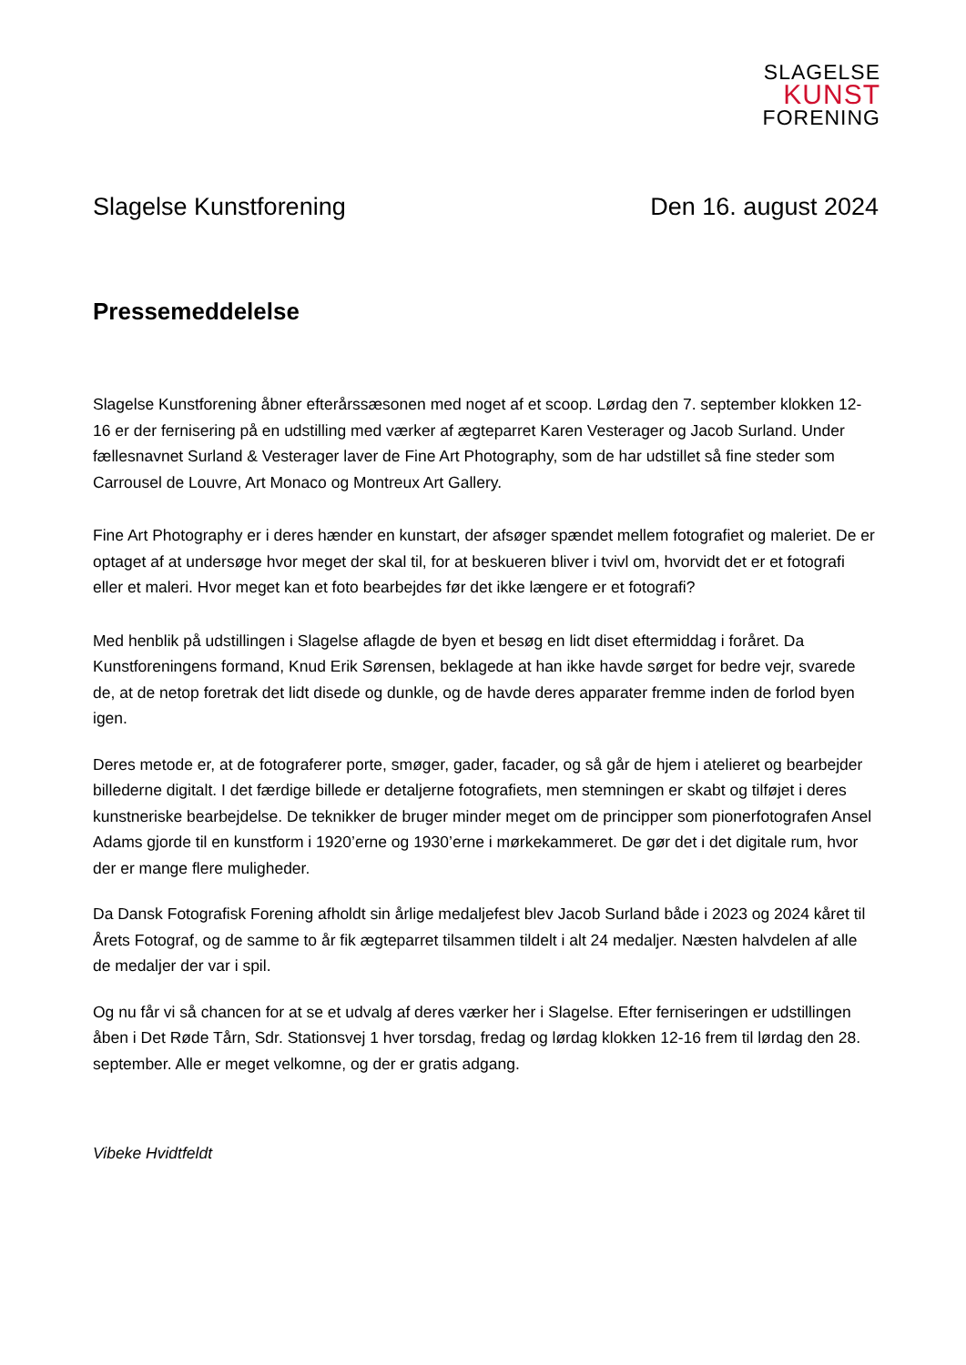SLAGELSE
KUNST
FORENING
Slagelse Kunstforening Den 16. august 2024
Pressemeddelelse
Slagelse Kunstforening åbner efterårssæsonen med noget af et scoop. Lørdag den 7. september klokken 12-16 er der fernisering på en udstilling med værker af ægteparret Karen Vesterager og Jacob Surland. Under fællesnavnet Surland & Vesterager laver de Fine Art Photography, som de har udstillet så fine steder som Carrousel de Louvre, Art Monaco og Montreux Art Gallery.
Fine Art Photography er i deres hænder en kunstart, der afsøger spændet mellem fotografiet og maleriet. De er optaget af at undersøge hvor meget der skal til, for at beskueren bliver i tvivl om, hvorvidt det er et fotografi eller et maleri. Hvor meget kan et foto bearbejdes før det ikke længere er et fotografi?
Med henblik på udstillingen i Slagelse aflagde de byen et besøg en lidt diset eftermiddag i foråret. Da Kunstforeningens formand, Knud Erik Sørensen, beklagede at han ikke havde sørget for bedre vejr, svarede de, at de netop foretrak det lidt disede og dunkle, og de havde deres apparater fremme inden de forlod byen igen.
Deres metode er, at de fotograferer porte, smøger, gader, facader, og så går de hjem i atelieret og bearbejder billederne digitalt. I det færdige billede er detaljerne fotografiets, men stemningen er skabt og tilføjet i deres kunstneriske bearbejdelse. De teknikker de bruger minder meget om de principper som pionerfotografen Ansel Adams gjorde til en kunstform i 1920’erne og 1930’erne i mørkekammeret. De gør det i det digitale rum, hvor der er mange flere muligheder.
Da Dansk Fotografisk Forening afholdt sin årlige medaljefest blev Jacob Surland både i 2023 og 2024 kåret til Årets Fotograf, og de samme to år fik ægteparret tilsammen tildelt i alt 24 medaljer. Næsten halvdelen af alle de medaljer der var i spil.
Og nu får vi så chancen for at se et udvalg af deres værker her i Slagelse. Efter ferniseringen er udstillingen åben i Det Røde Tårn, Sdr. Stationsvej 1 hver torsdag, fredag og lørdag klokken 12-16 frem til lørdag den 28. september. Alle er meget velkomne, og der er gratis adgang.
Vibeke Hvidtfeldt